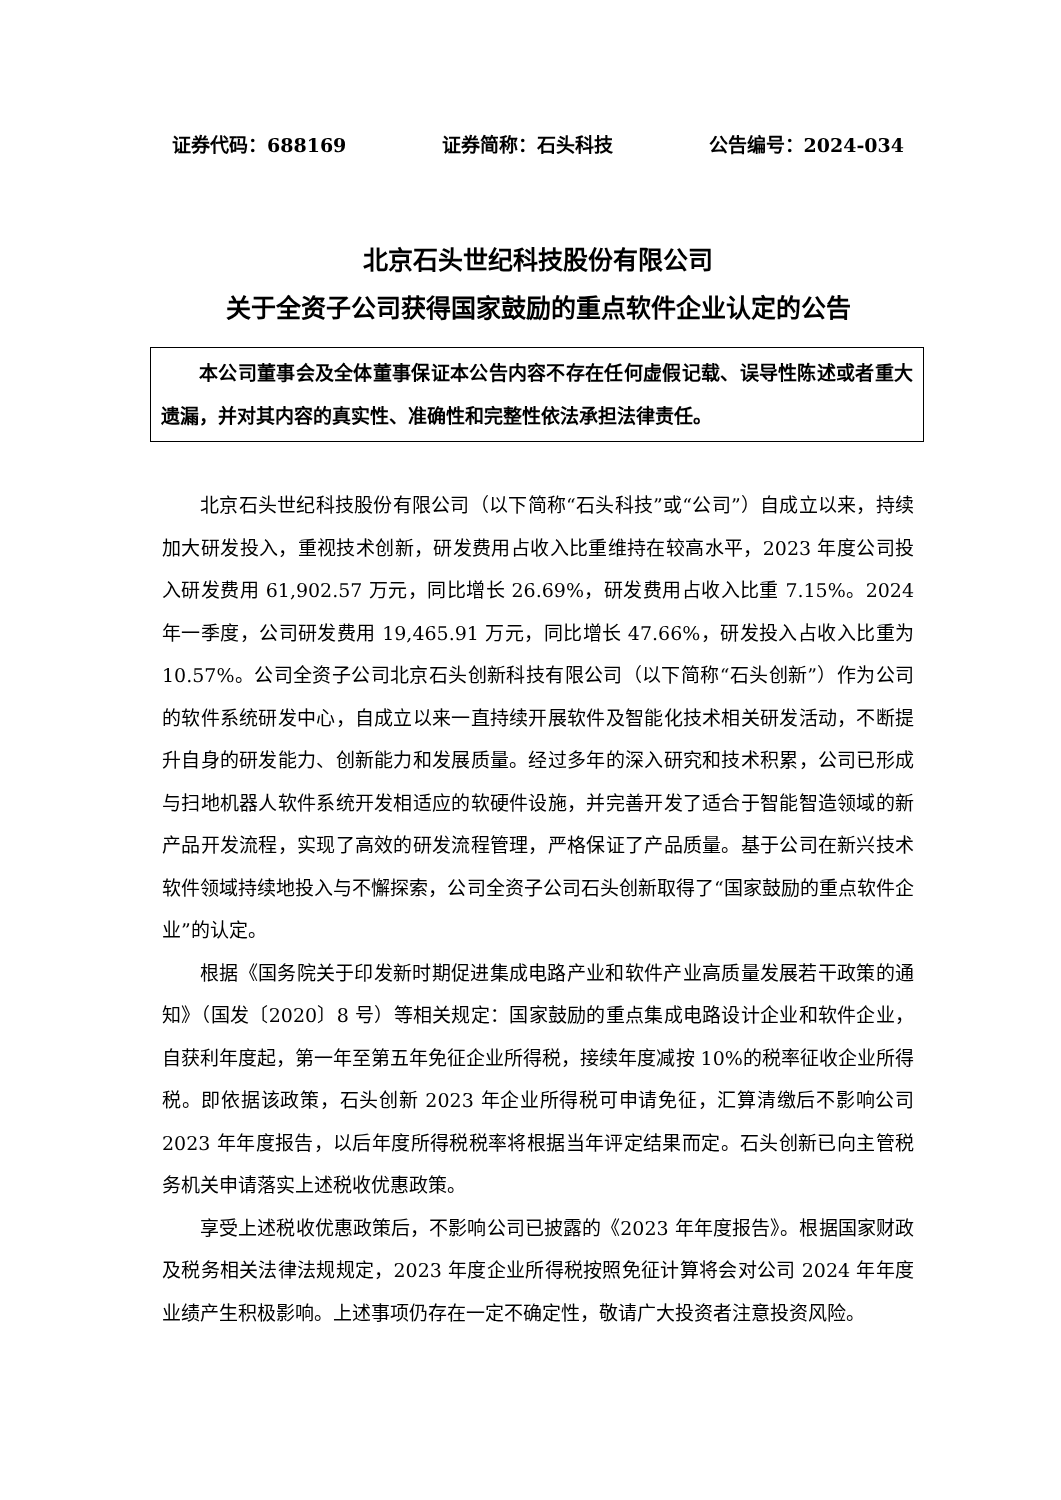证券代码：688169 证券简称：石头科技 公告编号：2024-034
北京石头世纪科技股份有限公司
关于全资子公司获得国家鼓励的重点软件企业认定的公告
本公司董事会及全体董事保证本公告内容不存在任何虚假记载、误导性陈述或者重大遗漏，并对其内容的真实性、准确性和完整性依法承担法律责任。
北京石头世纪科技股份有限公司（以下简称“石头科技”或“公司”）自成立以来，持续加大研发投入，重视技术创新，研发费用占收入比重维持在较高水平，2023 年度公司投入研发费用 61,902.57 万元，同比增长 26.69%，研发费用占收入比重 7.15%。2024 年一季度，公司研发费用 19,465.91 万元，同比增长 47.66%，研发投入占收入比重为 10.57%。公司全资子公司北京石头创新科技有限公司（以下简称“石头创新”）作为公司的软件系统研发中心，自成立以来一直持续开展软件及智能化技术相关研发活动，不断提升自身的研发能力、创新能力和发展质量。经过多年的深入研究和技术积累，公司已形成与扫地机器人软件系统开发相适应的软硬件设施，并完善开发了适合于智能智造领域的新产品开发流程，实现了高效的研发流程管理，严格保证了产品质量。基于公司在新兴技术软件领域持续地投入与不懈探索，公司全资子公司石头创新取得了“国家鼓励的重点软件企业”的认定。
根据《国务院关于印发新时期促进集成电路产业和软件产业高质量发展若干政策的通知》（国发〔2020〕8 号）等相关规定：国家鼓励的重点集成电路设计企业和软件企业，自获利年度起，第一年至第五年免征企业所得税，接续年度减按 10%的税率征收企业所得税。即依据该政策，石头创新 2023 年企业所得税可申请免征，汇算清缴后不影响公司 2023 年年度报告，以后年度所得税税率将根据当年评定结果而定。石头创新已向主管税务机关申请落实上述税收优惠政策。
享受上述税收优惠政策后，不影响公司已披露的《2023 年年度报告》。根据国家财政及税务相关法律法规规定，2023 年度企业所得税按照免征计算将会对公司 2024 年年度业绩产生积极影响。上述事项仍存在一定不确定性，敬请广大投资者注意投资风险。